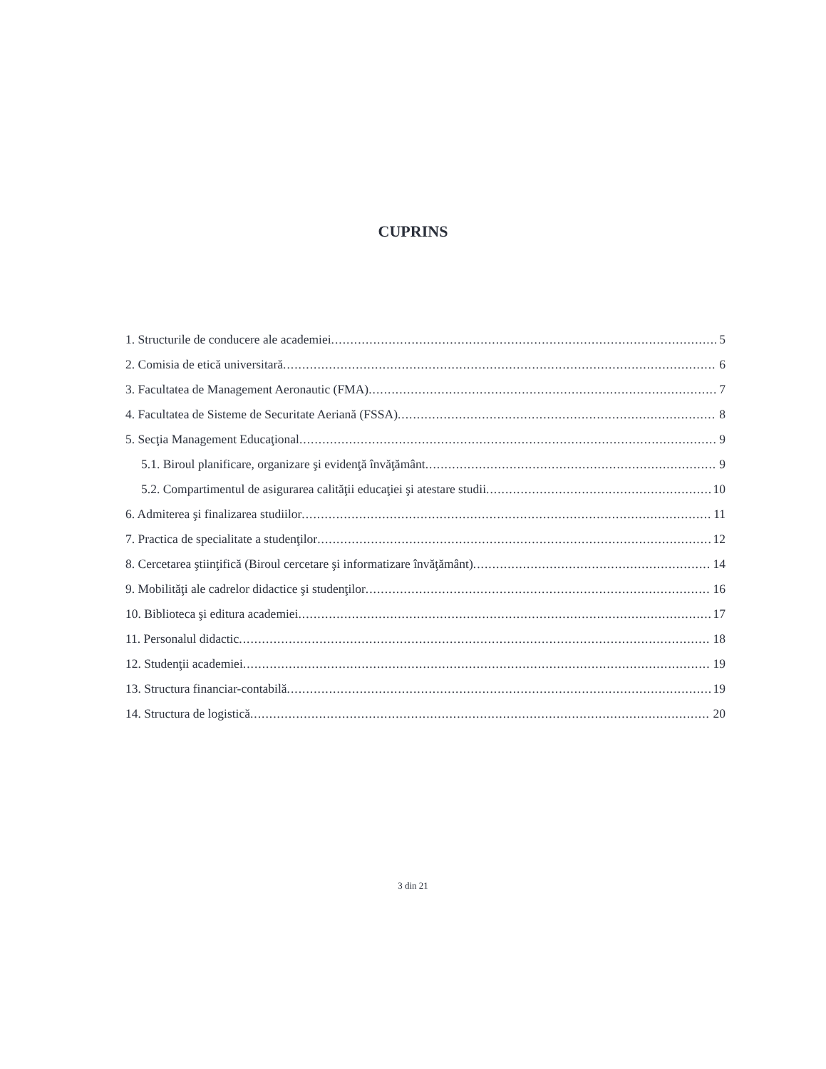CUPRINS
1. Structurile de conducere ale academiei 5
2. Comisia de etică universitară 6
3. Facultatea de Management Aeronautic (FMA) 7
4. Facultatea de Sisteme de Securitate Aeriană (FSSA) 8
5. Secţia Management Educaţional 9
5.1. Biroul planificare, organizare şi evidenţă învăţământ 9
5.2. Compartimentul de asigurarea calităţii educaţiei şi atestare studii 10
6. Admiterea şi finalizarea studiilor 11
7. Practica de specialitate a studenţilor 12
8. Cercetarea ştiinţifică (Biroul cercetare şi informatizare învăţământ) 14
9. Mobilităţi ale cadrelor didactice şi studenţilor 16
10. Biblioteca şi editura academiei 17
11. Personalul didactic 18
12. Studenţii academiei 19
13. Structura financiar-contabilă 19
14. Structura de logistică 20
3 din 21